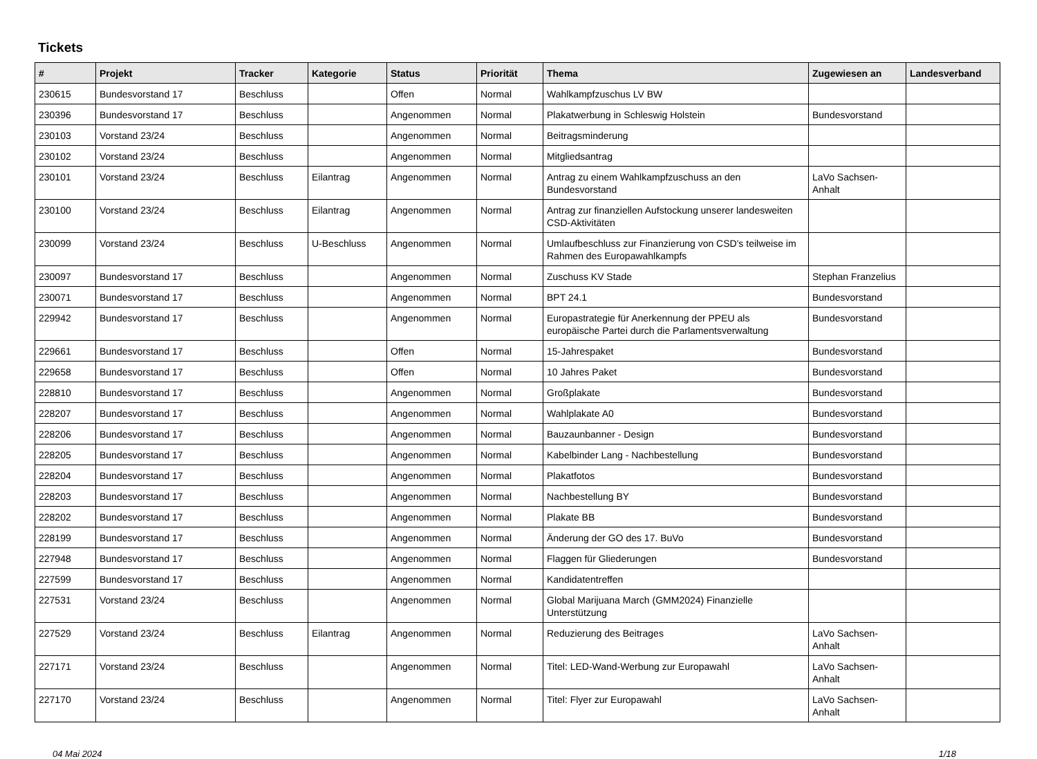Tickets
| # | Projekt | Tracker | Kategorie | Status | Priorität | Thema | Zugewiesen an | Landesverband |
| --- | --- | --- | --- | --- | --- | --- | --- | --- |
| 230615 | Bundesvorstand 17 | Beschluss | | Offen | Normal | Wahlkampfzuschus LV BW | | |
| 230396 | Bundesvorstand 17 | Beschluss | | Angenommen | Normal | Plakatwerbung in Schleswig Holstein | Bundesvorstand | |
| 230103 | Vorstand 23/24 | Beschluss | | Angenommen | Normal | Beitragsminderung | | |
| 230102 | Vorstand 23/24 | Beschluss | | Angenommen | Normal | Mitgliedsantrag | | |
| 230101 | Vorstand 23/24 | Beschluss | Eilantrag | Angenommen | Normal | Antrag zu einem Wahlkampfzuschuss an den Bundesvorstand | LaVo Sachsen-Anhalt | |
| 230100 | Vorstand 23/24 | Beschluss | Eilantrag | Angenommen | Normal | Antrag zur finanziellen Aufstockung unserer landesweiten CSD-Aktivitäten | | |
| 230099 | Vorstand 23/24 | Beschluss | U-Beschluss | Angenommen | Normal | Umlaufbeschluss zur Finanzierung von CSD's teilweise im Rahmen des Europawahlkampfs | | |
| 230097 | Bundesvorstand 17 | Beschluss | | Angenommen | Normal | Zuschuss KV Stade | Stephan Franzelius | |
| 230071 | Bundesvorstand 17 | Beschluss | | Angenommen | Normal | BPT 24.1 | Bundesvorstand | |
| 229942 | Bundesvorstand 17 | Beschluss | | Angenommen | Normal | Europastrategie für Anerkennung der PPEU als europäische Partei durch die Parlamentsverwaltung | Bundesvorstand | |
| 229661 | Bundesvorstand 17 | Beschluss | | Offen | Normal | 15-Jahrespaket | Bundesvorstand | |
| 229658 | Bundesvorstand 17 | Beschluss | | Offen | Normal | 10 Jahres Paket | Bundesvorstand | |
| 228810 | Bundesvorstand 17 | Beschluss | | Angenommen | Normal | Großplakate | Bundesvorstand | |
| 228207 | Bundesvorstand 17 | Beschluss | | Angenommen | Normal | Wahlplakate A0 | Bundesvorstand | |
| 228206 | Bundesvorstand 17 | Beschluss | | Angenommen | Normal | Bauzaunbanner - Design | Bundesvorstand | |
| 228205 | Bundesvorstand 17 | Beschluss | | Angenommen | Normal | Kabelbinder Lang - Nachbestellung | Bundesvorstand | |
| 228204 | Bundesvorstand 17 | Beschluss | | Angenommen | Normal | Plakatfotos | Bundesvorstand | |
| 228203 | Bundesvorstand 17 | Beschluss | | Angenommen | Normal | Nachbestellung BY | Bundesvorstand | |
| 228202 | Bundesvorstand 17 | Beschluss | | Angenommen | Normal | Plakate BB | Bundesvorstand | |
| 228199 | Bundesvorstand 17 | Beschluss | | Angenommen | Normal | Änderung der GO des 17. BuVo | Bundesvorstand | |
| 227948 | Bundesvorstand 17 | Beschluss | | Angenommen | Normal | Flaggen für Gliederungen | Bundesvorstand | |
| 227599 | Bundesvorstand 17 | Beschluss | | Angenommen | Normal | Kandidatentreffen | | |
| 227531 | Vorstand 23/24 | Beschluss | | Angenommen | Normal | Global Marijuana March (GMM2024) Finanzielle Unterstützung | | |
| 227529 | Vorstand 23/24 | Beschluss | Eilantrag | Angenommen | Normal | Reduzierung des Beitrages | LaVo Sachsen-Anhalt | |
| 227171 | Vorstand 23/24 | Beschluss | | Angenommen | Normal | Titel: LED-Wand-Werbung zur Europawahl | LaVo Sachsen-Anhalt | |
| 227170 | Vorstand 23/24 | Beschluss | | Angenommen | Normal | Titel: Flyer zur Europawahl | LaVo Sachsen-Anhalt | |
04 Mai 2024 1/18